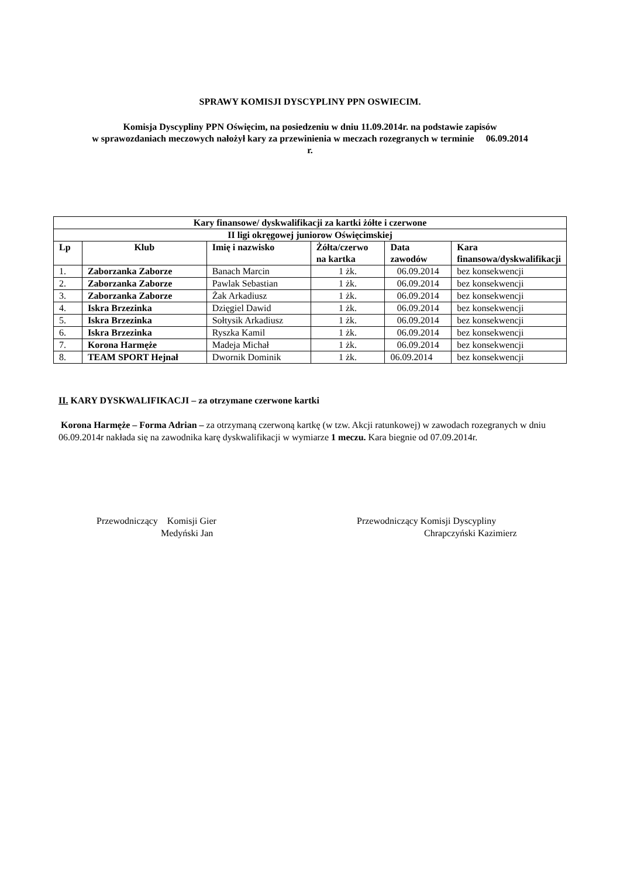SPRAWY KOMISJI DYSCYPLINY PPN OSWIECIM.
Komisja Dyscypliny PPN Oświęcim, na posiedzeniu w dniu 11.09.2014r. na podstawie zapisów
w sprawozdaniach meczowych nałożył kary za przewinienia w meczach rozegranych w terminie 06.09.2014
r.
| Kary finansowe/ dyskwalifikacji za kartki żółte i czerwone | | | | | |
| --- | --- | --- | --- | --- | --- |
| II ligi okręgowej juniorow Oświęcimskiej | | | | | |
| Lp | Klub | Imię i nazwisko | Żółta/czerwo na kartka | Data zawodów | Kara finansowa/dyskwalifikacji |
| 1. | Zaborzanka Zaborze | Banach Marcin | 1 żk. | 06.09.2014 | bez konsekwencji |
| 2. | Zaborzanka Zaborze | Pawlak Sebastian | 1 żk. | 06.09.2014 | bez konsekwencji |
| 3. | Zaborzanka Zaborze | Żak Arkadiusz | 1 żk. | 06.09.2014 | bez konsekwencji |
| 4. | Iskra Brzezinka | Dzięgiel Dawid | 1 żk. | 06.09.2014 | bez konsekwencji |
| 5. | Iskra Brzezinka | Sołtysik Arkadiusz | 1 żk. | 06.09.2014 | bez konsekwencji |
| 6. | Iskra Brzezinka | Ryszka Kamil | 1 żk. | 06.09.2014 | bez konsekwencji |
| 7. | Korona Harmęże | Madeja Michał | 1 żk. | 06.09.2014 | bez konsekwencji |
| 8. | TEAM SPORT Hejnał | Dwornik Dominik | 1 żk. | 06.09.2014 | bez konsekwencji |
II. KARY DYSKWALIFIKACJI – za otrzymane czerwone kartki
Korona Harmęże – Forma Adrian – za otrzymaną czerwoną kartkę (w tzw. Akcji ratunkowej) w zawodach rozegranych w dniu 06.09.2014r nakłada się na zawodnika karę dyskwalifikacji w wymiarze 1 meczu. Kara biegnie od 07.09.2014r.
Przewodniczący Komisji Gier
Medyński Jan
Przewodniczący Komisji Dyscypliny
Chrapczyński Kazimierz